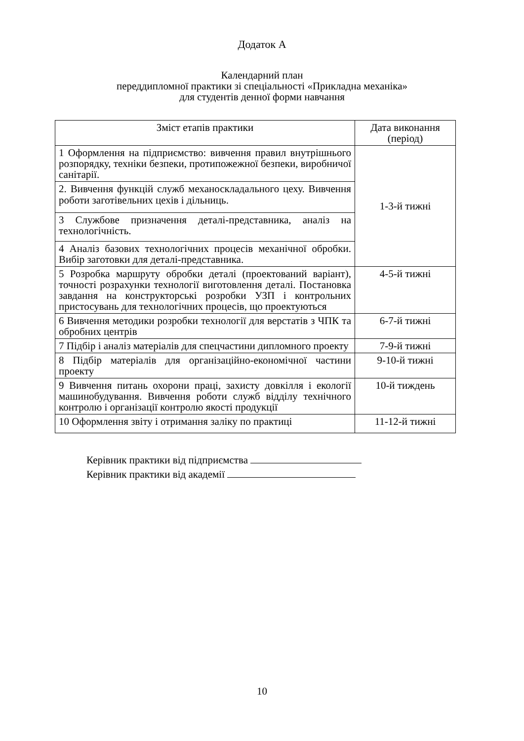Додаток А
Календарний план
переддипломної практики зі спеціальності «Прикладна механіка»
для студентів денної форми навчання
| Зміст етапів практики | Дата виконання (період) |
| --- | --- |
| 1 Оформлення на підприємство: вивчення правил внутрішнього розпорядку, техніки безпеки, протипожежної безпеки, виробничої санітарії. | 1-3-й тижні |
| 2. Вивчення функцій служб механоскладального цеху. Вивчення роботи заготівельних цехів і дільниць. | |
| 3 Службове призначення деталі-представника, аналіз на технологічність. | |
| 4 Аналіз базових технологічних процесів механічної обробки. Вибір заготовки для деталі-представника. | |
| 5 Розробка маршруту обробки деталі (проектований варіант), точності розрахунки технології виготовлення деталі. Постановка завдання на конструкторські розробки УЗП і контрольних пристосувань для технологічних процесів, що проектуються | 4-5-й тижні |
| 6 Вивчення методики розробки технології для верстатів з ЧПК та обробних центрів | 6-7-й тижні |
| 7 Підбір і аналіз матеріалів для спецчастини дипломного проекту | 7-9-й тижні |
| 8 Підбір матеріалів для організаційно-економічної частини проекту | 9-10-й тижні |
| 9 Вивчення питань охорони праці, захисту довкілля і екології машинобудування. Вивчення роботи служб відділу технічного контролю і організації контролю якості продукції | 10-й тиждень |
| 10 Оформлення звіту і отримання заліку по практиці | 11-12-й тижні |
Керівник практики від підприємства
Керівник практики від академії
10